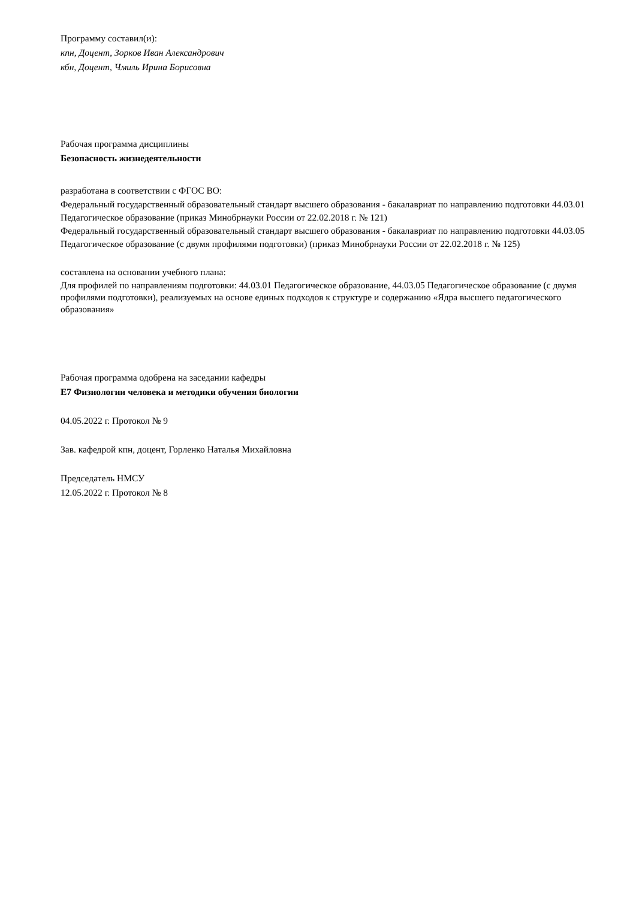Программу составил(и):
кпн, Доцент, Зорков Иван Александрович
кбн, Доцент, Чмиль Ирина Борисовна
Рабочая программа дисциплины
Безопасность жизнедеятельности
разработана в соответствии с ФГОС ВО:
Федеральный государственный образовательный стандарт высшего образования - бакалавриат по направлению подготовки 44.03.01 Педагогическое образование (приказ Минобрнауки России от 22.02.2018 г. № 121)
Федеральный государственный образовательный стандарт высшего образования - бакалавриат по направлению подготовки 44.03.05 Педагогическое образование (с двумя профилями подготовки) (приказ Минобрнауки России от 22.02.2018 г. № 125)
составлена на основании учебного плана:
Для профилей по направлениям подготовки: 44.03.01 Педагогическое образование, 44.03.05 Педагогическое образование (с двумя профилями подготовки), реализуемых на основе единых подходов к структуре и содержанию «Ядра высшего педагогического образования»
Рабочая программа одобрена на заседании кафедры
Е7 Физиологии человека и методики обучения биологии
04.05.2022 г. Протокол № 9
Зав. кафедрой кпн, доцент, Горленко Наталья Михайловна
Председатель НМСУ
12.05.2022 г. Протокол № 8